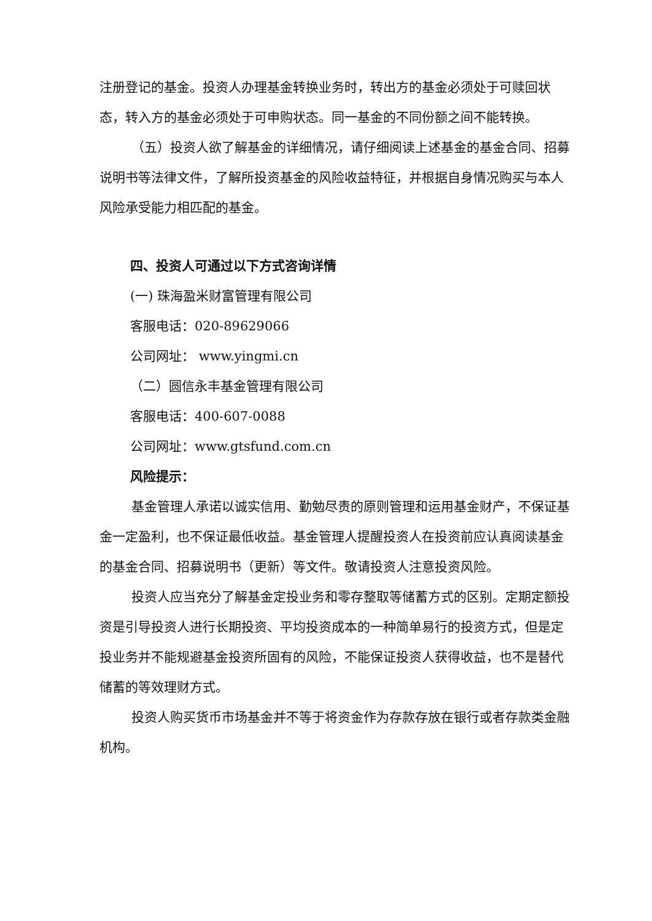注册登记的基金。投资人办理基金转换业务时，转出方的基金必须处于可赎回状态，转入方的基金必须处于可申购状态。同一基金的不同份额之间不能转换。
（五）投资人欲了解基金的详细情况，请仔细阅读上述基金的基金合同、招募说明书等法律文件，了解所投资基金的风险收益特征，并根据自身情况购买与本人风险承受能力相匹配的基金。
四、投资人可通过以下方式咨询详情
(一) 珠海盈米财富管理有限公司
客服电话：020-89629066
公司网址： www.yingmi.cn
（二）圆信永丰基金管理有限公司
客服电话：400-607-0088
公司网址：www.gtsfund.com.cn
风险提示：
基金管理人承诺以诚实信用、勤勉尽责的原则管理和运用基金财产，不保证基金一定盈利，也不保证最低收益。基金管理人提醒投资人在投资前应认真阅读基金的基金合同、招募说明书（更新）等文件。敬请投资人注意投资风险。
投资人应当充分了解基金定投业务和零存整取等储蓄方式的区别。定期定额投资是引导投资人进行长期投资、平均投资成本的一种简单易行的投资方式，但是定投业务并不能规避基金投资所固有的风险，不能保证投资人获得收益，也不是替代储蓄的等效理财方式。
投资人购买货币市场基金并不等于将资金作为存款存放在银行或者存款类金融机构。